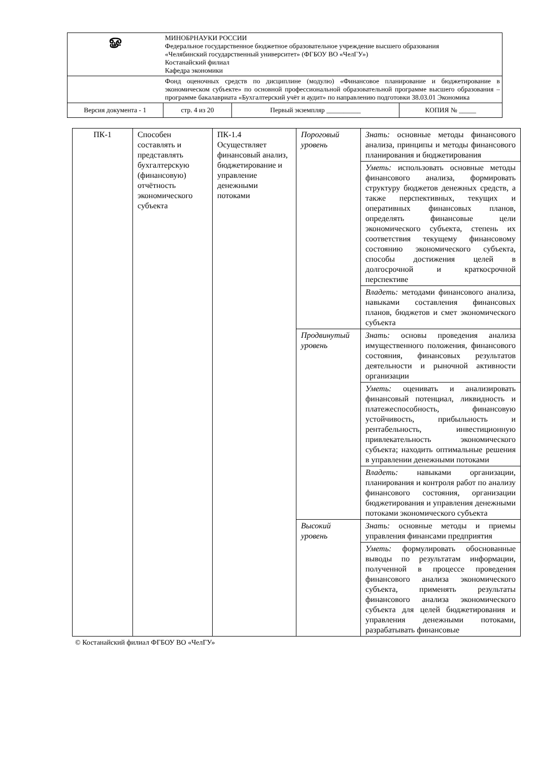| ௐ | МИНОБРНАУКИ РОССИИ Федеральное государственное бюджетное образовательное учреждение высшего образования «Челябинский государственный университет» (ФГБОУ ВО «ЧелГУ») Костанайский филиал Кафедра экономики | | | |
| | Фонд оценочных средств по дисциплине (модулю) «Финансовое планирование и бюджетирование в экономическом субъекте» по основной профессиональной образовательной программе высшего образования – программе бакалавриата «Бухгалтерский учёт и аудит» по направлению подготовки 38.03.01 Экономика | | | |
| Версия документа - 1 | | стр. 4 из 20 | Первый экземпляр __________ | КОПИЯ № _____ |
| ПК-1 | Способен составлять и представлять бухгалтерскую (финансовую) отчётность экономического субъекта | ПК-1.4 Осуществляет финансовый анализ, бюджетирование и управление денежными потоками | Пороговый уровень | Знать: основные методы финансового анализа, принципы и методы финансового планирования и бюджетирования |
| | | | | Уметь: использовать основные методы финансового анализа, формировать структуру бюджетов денежных средств, а также перспективных, текущих и оперативных финансовых планов, определять финансовые цели экономического субъекта, степень их соответствия текущему финансовому состоянию экономического субъекта, способы достижения целей в долгосрочной и краткосрочной перспективе |
| | | | | Владеть: методами финансового анализа, навыками составления финансовых планов, бюджетов и смет экономического субъекта |
| | | | Продвинутый уровень | Знать: основы проведения анализа имущественного положения, финансового состояния, финансовых результатов деятельности и рыночной активности организации |
| | | | | Уметь: оценивать и анализировать финансовый потенциал, ликвидность и платежеспособность, финансовую устойчивость, прибыльность и рентабельность, инвестиционную привлекательность экономического субъекта; находить оптимальные решения в управлении денежными потоками |
| | | | | Владеть: навыками организации, планирования и контроля работ по анализу финансового состояния, организации бюджетирования и управления денежными потоками экономического субъекта |
| | | | Высокий уровень | Знать: основные методы и приемы управления финансами предприятия |
| | | | | Уметь: формулировать обоснованные выводы по результатам информации, полученной в процессе проведения финансового анализа экономического субъекта, применять результаты финансового анализа экономического субъекта для целей бюджетирования и управления денежными потоками, разрабатывать финансовые |
© Костанайский филиал ФГБОУ ВО «ЧелГУ»